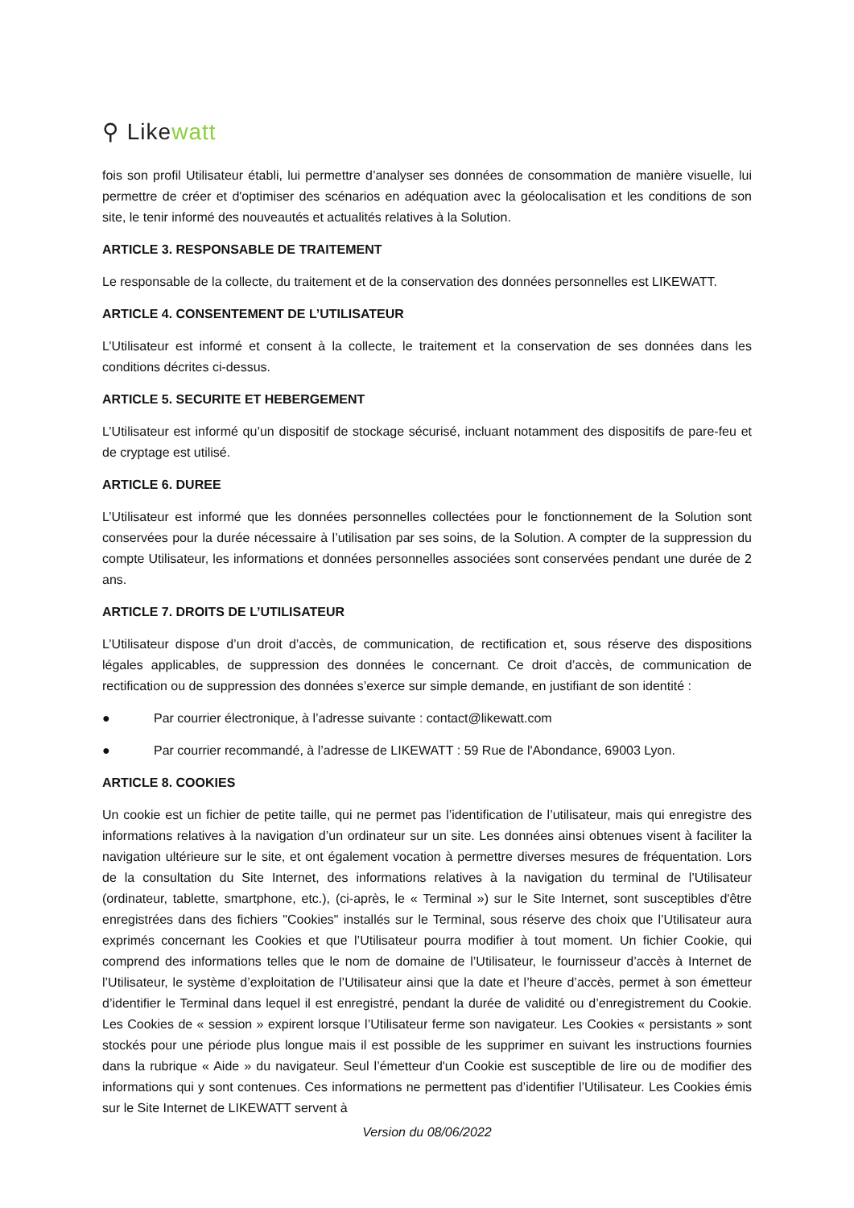⚲ Like watt
fois son profil Utilisateur établi, lui permettre d’analyser ses données de consommation de manière visuelle, lui permettre de créer et d'optimiser des scénarios en adéquation avec la géolocalisation et les conditions de son site, le tenir informé des nouveautés et actualités relatives à la Solution.
ARTICLE 3. RESPONSABLE DE TRAITEMENT
Le responsable de la collecte, du traitement et de la conservation des données personnelles est LIKEWATT.
ARTICLE 4. CONSENTEMENT DE L’UTILISATEUR
L’Utilisateur est informé et consent à la collecte, le traitement et la conservation de ses données dans les conditions décrites ci-dessus.
ARTICLE 5. SECURITE ET HEBERGEMENT
L’Utilisateur est informé qu’un dispositif de stockage sécurisé, incluant notamment des dispositifs de pare-feu et de cryptage est utilisé.
ARTICLE 6. DUREE
L’Utilisateur est informé que les données personnelles collectées pour le fonctionnement de la Solution sont conservées pour la durée nécessaire à l’utilisation par ses soins, de la Solution. A compter de la suppression du compte Utilisateur, les informations et données personnelles associées sont conservées pendant une durée de 2 ans.
ARTICLE 7. DROITS DE L’UTILISATEUR
L’Utilisateur dispose d’un droit d’accès, de communication, de rectification et, sous réserve des dispositions légales applicables, de suppression des données le concernant. Ce droit d’accès, de communication de rectification ou de suppression des données s’exerce sur simple demande, en justifiant de son identité :
● Par courrier électronique, à l’adresse suivante : contact@likewatt.com
● Par courrier recommandé, à l’adresse de LIKEWATT : 59 Rue de l'Abondance, 69003 Lyon.
ARTICLE 8. COOKIES
Un cookie est un fichier de petite taille, qui ne permet pas l’identification de l’utilisateur, mais qui enregistre des informations relatives à la navigation d’un ordinateur sur un site. Les données ainsi obtenues visent à faciliter la navigation ultérieure sur le site, et ont également vocation à permettre diverses mesures de fréquentation. Lors de la consultation du Site Internet, des informations relatives à la navigation du terminal de l’Utilisateur (ordinateur, tablette, smartphone, etc.), (ci-après, le « Terminal ») sur le Site Internet, sont susceptibles d'être enregistrées dans des fichiers "Cookies" installés sur le Terminal, sous réserve des choix que l’Utilisateur aura exprimés concernant les Cookies et que l’Utilisateur pourra modifier à tout moment. Un fichier Cookie, qui comprend des informations telles que le nom de domaine de l’Utilisateur, le fournisseur d’accès à Internet de l’Utilisateur, le système d’exploitation de l’Utilisateur ainsi que la date et l’heure d’accès, permet à son émetteur d’identifier le Terminal dans lequel il est enregistré, pendant la durée de validité ou d’enregistrement du Cookie. Les Cookies de « session » expirent lorsque l’Utilisateur ferme son navigateur. Les Cookies « persistants » sont stockés pour une période plus longue mais il est possible de les supprimer en suivant les instructions fournies dans la rubrique « Aide » du navigateur. Seul l’émetteur d'un Cookie est susceptible de lire ou de modifier des informations qui y sont contenues. Ces informations ne permettent pas d’identifier l’Utilisateur. Les Cookies émis sur le Site Internet de LIKEWATT servent à
Version du 08/06/2022